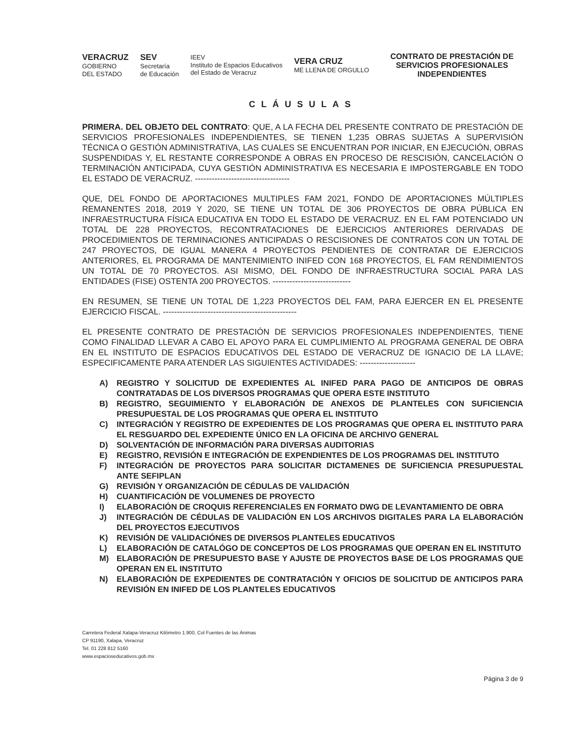VERACRUZ
GOBIERNO
DEL ESTADO
SEV
Secretaría
de Educación
IEEV
Instituto de Espacios Educativos
del Estado de Veracruz
VERA CRUZ
ME LLENA DE ORGULLO
CONTRATO DE PRESTACIÓN DE SERVICIOS PROFESIONALES INDEPENDIENTES
CLÁUSULAS
PRIMERA. DEL OBJETO DEL CONTRATO: QUE, A LA FECHA DEL PRESENTE CONTRATO DE PRESTACIÓN DE SERVICIOS PROFESIONALES INDEPENDIENTES, SE TIENEN 1,235 OBRAS SUJETAS A SUPERVISIÓN TÉCNICA O GESTIÓN ADMINISTRATIVA, LAS CUALES SE ENCUENTRAN POR INICIAR, EN EJECUCIÓN, OBRAS SUSPENDIDAS Y, EL RESTANTE CORRESPONDE A OBRAS EN PROCESO DE RESCISIÓN, CANCELACIÓN O TERMINACIÓN ANTICIPADA, CUYA GESTIÓN ADMINISTRATIVA ES NECESARIA E IMPOSTERGABLE EN TODO EL ESTADO DE VERACRUZ. ----------------------------------
QUE, DEL FONDO DE APORTACIONES MULTIPLES FAM 2021, FONDO DE APORTACIONES MÚLTIPLES REMANENTES 2018, 2019 Y 2020, SE TIENE UN TOTAL DE 306 PROYECTOS DE OBRA PÚBLICA EN INFRAESTRUCTURA FÍSICA EDUCATIVA EN TODO EL ESTADO DE VERACRUZ. EN EL FAM POTENCIADO UN TOTAL DE 228 PROYECTOS, RECONTRATACIONES DE EJERCICIOS ANTERIORES DERIVADAS DE PROCEDIMIENTOS DE TERMINACIONES ANTICIPADAS O RESCISIONES DE CONTRATOS CON UN TOTAL DE 247 PROYECTOS, DE IGUAL MANERA 4 PROYECTOS PENDIENTES DE CONTRATAR DE EJERCICIOS ANTERIORES, EL PROGRAMA DE MANTENIMIENTO INIFED CON 168 PROYECTOS, EL FAM RENDIMIENTOS UN TOTAL DE 70 PROYECTOS. ASI MISMO, DEL FONDO DE INFRAESTRUCTURA SOCIAL PARA LAS ENTIDADES (FISE) OSTENTA 200 PROYECTOS. ----------------------------
EN RESUMEN, SE TIENE UN TOTAL DE 1,223 PROYECTOS DEL FAM, PARA EJERCER EN EL PRESENTE EJERCICIO FISCAL. ------------------------------------------------
EL PRESENTE CONTRATO DE PRESTACIÓN DE SERVICIOS PROFESIONALES INDEPENDIENTES, TIENE COMO FINALIDAD LLEVAR A CABO EL APOYO PARA EL CUMPLIMIENTO AL PROGRAMA GENERAL DE OBRA EN EL INSTITUTO DE ESPACIOS EDUCATIVOS DEL ESTADO DE VERACRUZ DE IGNACIO DE LA LLAVE; ESPECIFICAMENTE PARA ATENDER LAS SIGUIENTES ACTIVIDADES: --------------------
A) REGISTRO Y SOLICITUD DE EXPEDIENTES AL INIFED PARA PAGO DE ANTICIPOS DE OBRAS CONTRATADAS DE LOS DIVERSOS PROGRAMAS QUE OPERA ESTE INSTITUTO
B) REGISTRO, SEGUIMIENTO Y ELABORACIÓN DE ANEXOS DE PLANTELES CON SUFICIENCIA PRESUPUESTAL DE LOS PROGRAMAS QUE OPERA EL INSTITUTO
C) INTEGRACIÓN Y REGISTRO DE EXPEDIENTES DE LOS PROGRAMAS QUE OPERA EL INSTITUTO PARA EL RESGUARDO DEL EXPEDIENTE ÚNICO EN LA OFICINA DE ARCHIVO GENERAL
D) SOLVENTACIÓN DE INFORMACIÓN PARA DIVERSAS AUDITORIAS
E) REGISTRO, REVISIÓN E INTEGRACIÓN DE EXPENDIENTES DE LOS PROGRAMAS DEL INSTITUTO
F) INTEGRACIÓN DE PROYECTOS PARA SOLICITAR DICTAMENES DE SUFICIENCIA PRESUPUESTAL ANTE SEFIPLAN
G) REVISIÓN Y ORGANIZACIÓN DE CÉDULAS DE VALIDACIÓN
H) CUANTIFICACIÓN DE VOLUMENES DE PROYECTO
I) ELABORACIÓN DE CROQUIS REFERENCIALES EN FORMATO DWG DE LEVANTAMIENTO DE OBRA
J) INTEGRACIÓN DE CÉDULAS DE VALIDACIÓN EN LOS ARCHIVOS DIGITALES PARA LA ELABORACIÓN DEL PROYECTOS EJECUTIVOS
K) REVISIÓN DE VALIDACIÓNES DE DIVERSOS PLANTELES EDUCATIVOS
L) ELABORACIÓN DE CATALÓGO DE CONCEPTOS DE LOS PROGRAMAS QUE OPERAN EN EL INSTITUTO
M) ELABORACIÓN DE PRESUPUESTO BASE Y AJUSTE DE PROYECTOS BASE DE LOS PROGRAMAS QUE OPERAN EN EL INSTITUTO
N) ELABORACIÓN DE EXPEDIENTES DE CONTRATACIÓN Y OFICIOS DE SOLICITUD DE ANTICIPOS PARA REVISIÓN EN INIFED DE LOS PLANTELES EDUCATIVOS
Carretera Federal Xalapa-Veracruz Kilómetro 1.900, Col Fuentes de las Ánimas
CP 91190, Xalapa, Veracruz
Tel. 01 228 812 5160
www.espacioseducativos.gob.mx
Página 3 de 9